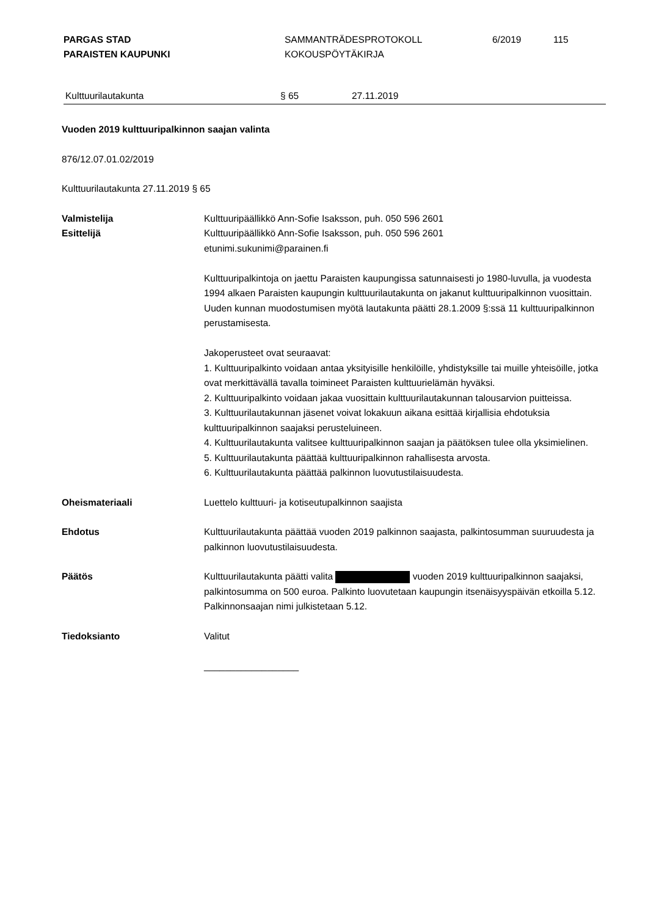PARGAS STAD
PARAISTEN KAUPUNKI
SAMMANTRÄDESPROTOKOLL
KOKOUSPÖYTÄKIRJA
6/2019 115
Kulttuurilautakunta § 65 27.11.2019
Vuoden 2019 kulttuuripalkinnon saajan valinta
876/12.07.01.02/2019
Kulttuurilautakunta 27.11.2019 § 65
Valmistelija
Esittelijä
Kulttuuripäällikkö Ann-Sofie Isaksson, puh. 050 596 2601
Kulttuuripäällikkö Ann-Sofie Isaksson, puh. 050 596 2601
etunimi.sukunimi@parainen.fi
Kulttuuripalkintoja on jaettu Paraisten kaupungissa satunnaisesti jo 1980-luvulla, ja vuodesta 1994 alkaen Paraisten kaupungin kulttuurilautakunta on jakanut kulttuuripalkinnon vuosittain. Uuden kunnan muodostumisen myötä lautakunta päätti 28.1.2009 §:ssä 11 kulttuuripalkinnon perustamisesta.
Jakoperusteet ovat seuraavat:
1. Kulttuuripalkinto voidaan antaa yksityisille henkilöille, yhdistyksille tai muille yhteisöille, jotka ovat merkittävällä tavalla toimineet Paraisten kulttuurielämän hyväksi.
2. Kulttuuripalkinto voidaan jakaa vuosittain kulttuurilautakunnan talousarvion puitteissa.
3. Kulttuurilautakunnan jäsenet voivat lokakuun aikana esittää kirjallisia ehdotuksia kulttuuripalkinnon saajaksi perusteluineen.
4. Kulttuurilautakunta valitsee kulttuuripalkinnon saajan ja päätöksen tulee olla yksimielinen.
5. Kulttuurilautakunta päättää kulttuuripalkinnon rahallisesta arvosta.
6. Kulttuurilautakunta päättää palkinnon luovutustilaisuudesta.
Oheismateriaali Luettelo kulttuuri- ja kotiseutupalkinnon saajista
Ehdotus Kulttuurilautakunta päättää vuoden 2019 palkinnon saajasta, palkintosumman suuruudesta ja palkinnon luovutustilaisuudesta.
Päätös Kulttuurilautakunta päätti valita vuoden 2019 kulttuuripalkinnon saajaksi, palkintosumma on 500 euroa. Palkinto luovutetaan kaupungin itsenäisyyspäivän etkoilla 5.12. Palkinnonsaajan nimi julkistetaan 5.12.
Tiedoksianto Valitut
__________________